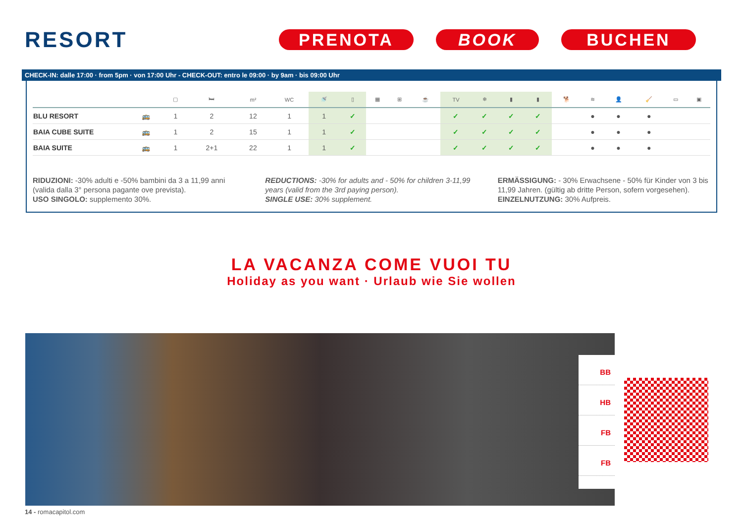RESORT
PRENOTA BOOK BUCHEN
CHECK-IN: dalle 17:00 · from 5pm · von 17:00 Uhr - CHECK-OUT: entro le 09:00 · by 9am · bis 09:00 Uhr
| | | ▢ | 🛏 | m² | WC | 🚿 | ▯ | ▦ | ⊞ | ☕ | TV | ❄ | ▮ | ▮ | 🐕 | ≋ | 👤 | 🧹 | ▭ | ▣ |
| --- | --- | --- | --- | --- | --- | --- | --- | --- | --- | --- | --- | --- | --- | --- | --- | --- | --- | --- | --- | --- |
| BLU RESORT | 🚌 | 1 | 2 | 12 | 1 | 1 | ✓ | | | | ✓ | ✓ | ✓ | ✓ | | ● | ● | ● | | |
| BAIA CUBE SUITE | 🚌 | 1 | 2 | 15 | 1 | 1 | ✓ | | | | ✓ | ✓ | ✓ | ✓ | | ● | ● | ● | | |
| BAIA SUITE | 🚌 | 1 | 2+1 | 22 | 1 | 1 | ✓ | | | | ✓ | ✓ | ✓ | ✓ | | ● | ● | ● | | |
RIDUZIONI: -30% adulti e -50% bambini da 3 a 11,99 anni (valida dalla 3° persona pagante ove prevista).
USO SINGOLO: supplemento 30%.
REDUCTIONS: -30% for adults and - 50% for children 3-11,99 years (valid from the 3rd paying person).
SINGLE USE: 30% supplement.
ERMÄSSIGUNG: - 30% Erwachsene - 50% für Kinder von 3 bis 11,99 Jahren. (gültig ab dritte Person, sofern vorgesehen).
EINZELNUTZUNG: 30% Aufpreis.
LA VACANZA COME VUOI TU
Holiday as you want · Urlaub wie Sie wollen
BB
HB
FB
FB
14 - romacapitol.com